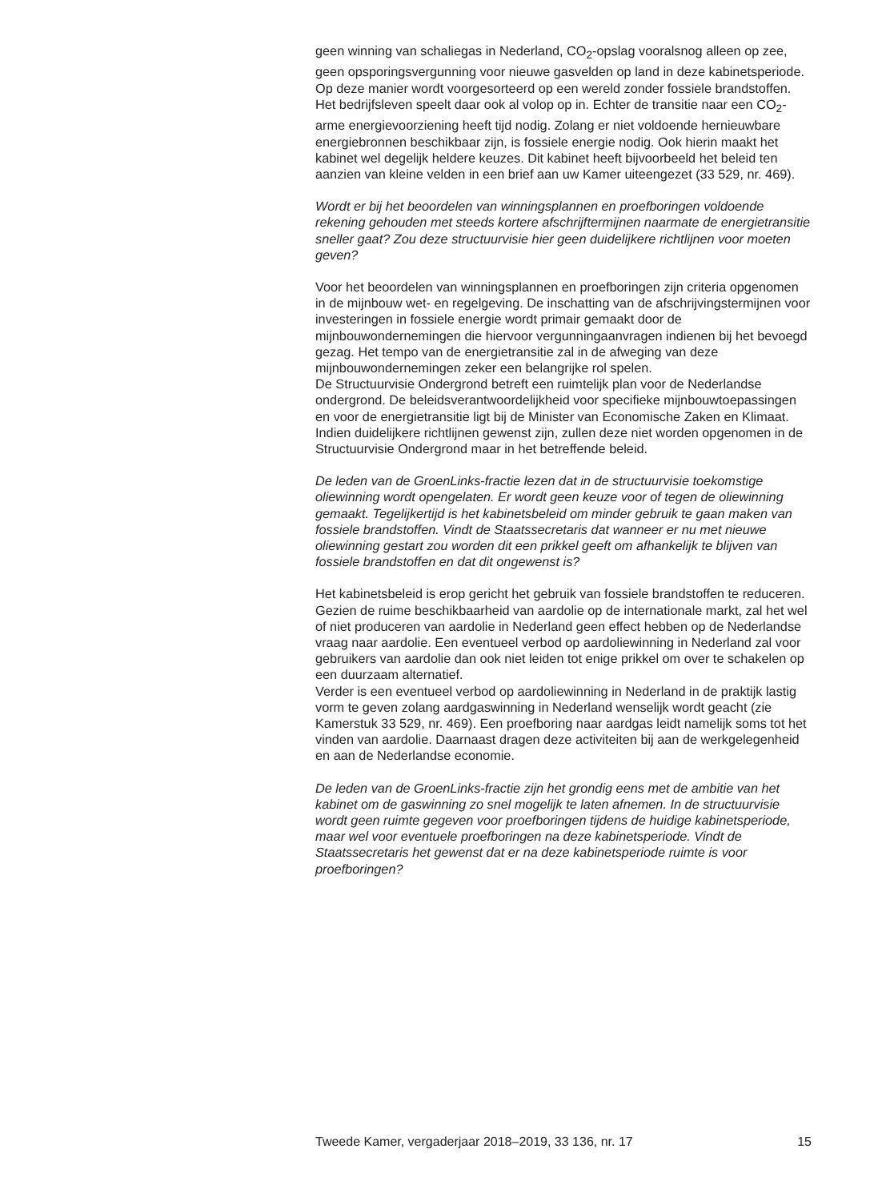geen winning van schaliegas in Nederland, CO<sub>2</sub>-opslag vooralsnog alleen op zee, geen opsporingsvergunning voor nieuwe gasvelden op land in deze kabinetsperiode. Op deze manier wordt voorgesorteerd op een wereld zonder fossiele brandstoffen. Het bedrijfsleven speelt daar ook al volop op in. Echter de transitie naar een CO<sub>2</sub>-arme energievoorziening heeft tijd nodig. Zolang er niet voldoende hernieuwbare energiebronnen beschikbaar zijn, is fossiele energie nodig. Ook hierin maakt het kabinet wel degelijk heldere keuzes. Dit kabinet heeft bijvoorbeeld het beleid ten aanzien van kleine velden in een brief aan uw Kamer uiteengezet (33 529, nr. 469).
Wordt er bij het beoordelen van winningsplannen en proefboringen voldoende rekening gehouden met steeds kortere afschrijftermijnen naarmate de energietransitie sneller gaat? Zou deze structuurvisie hier geen duidelijkere richtlijnen voor moeten geven?
Voor het beoordelen van winningsplannen en proefboringen zijn criteria opgenomen in de mijnbouw wet- en regelgeving. De inschatting van de afschrijvingstermijnen voor investeringen in fossiele energie wordt primair gemaakt door de mijnbouwondernemingen die hiervoor vergunningaanvragen indienen bij het bevoegd gezag. Het tempo van de energietransitie zal in de afweging van deze mijnbouwondernemingen zeker een belangrijke rol spelen.
De Structuurvisie Ondergrond betreft een ruimtelijk plan voor de Nederlandse ondergrond. De beleidsverantwoordelijkheid voor specifieke mijnbouwtoepassingen en voor de energietransitie ligt bij de Minister van Economische Zaken en Klimaat. Indien duidelijkere richtlijnen gewenst zijn, zullen deze niet worden opgenomen in de Structuurvisie Ondergrond maar in het betreffende beleid.
De leden van de GroenLinks-fractie lezen dat in de structuurvisie toekomstige oliewinning wordt opengelaten. Er wordt geen keuze voor of tegen de oliewinning gemaakt. Tegelijkertijd is het kabinetsbeleid om minder gebruik te gaan maken van fossiele brandstoffen. Vindt de Staatssecretaris dat wanneer er nu met nieuwe oliewinning gestart zou worden dit een prikkel geeft om afhankelijk te blijven van fossiele brandstoffen en dat dit ongewenst is?
Het kabinetsbeleid is erop gericht het gebruik van fossiele brandstoffen te reduceren. Gezien de ruime beschikbaarheid van aardolie op de internationale markt, zal het wel of niet produceren van aardolie in Nederland geen effect hebben op de Nederlandse vraag naar aardolie. Een eventueel verbod op aardoliewinning in Nederland zal voor gebruikers van aardolie dan ook niet leiden tot enige prikkel om over te schakelen op een duurzaam alternatief.
Verder is een eventueel verbod op aardoliewinning in Nederland in de praktijk lastig vorm te geven zolang aardgaswinning in Nederland wenselijk wordt geacht (zie Kamerstuk 33 529, nr. 469). Een proefboring naar aardgas leidt namelijk soms tot het vinden van aardolie. Daarnaast dragen deze activiteiten bij aan de werkgelegenheid en aan de Nederlandse economie.
De leden van de GroenLinks-fractie zijn het grondig eens met de ambitie van het kabinet om de gaswinning zo snel mogelijk te laten afnemen. In de structuurvisie wordt geen ruimte gegeven voor proefboringen tijdens de huidige kabinetsperiode, maar wel voor eventuele proefboringen na deze kabinetsperiode. Vindt de Staatssecretaris het gewenst dat er na deze kabinetsperiode ruimte is voor proefboringen?
Tweede Kamer, vergaderjaar 2018–2019, 33 136, nr. 17 15